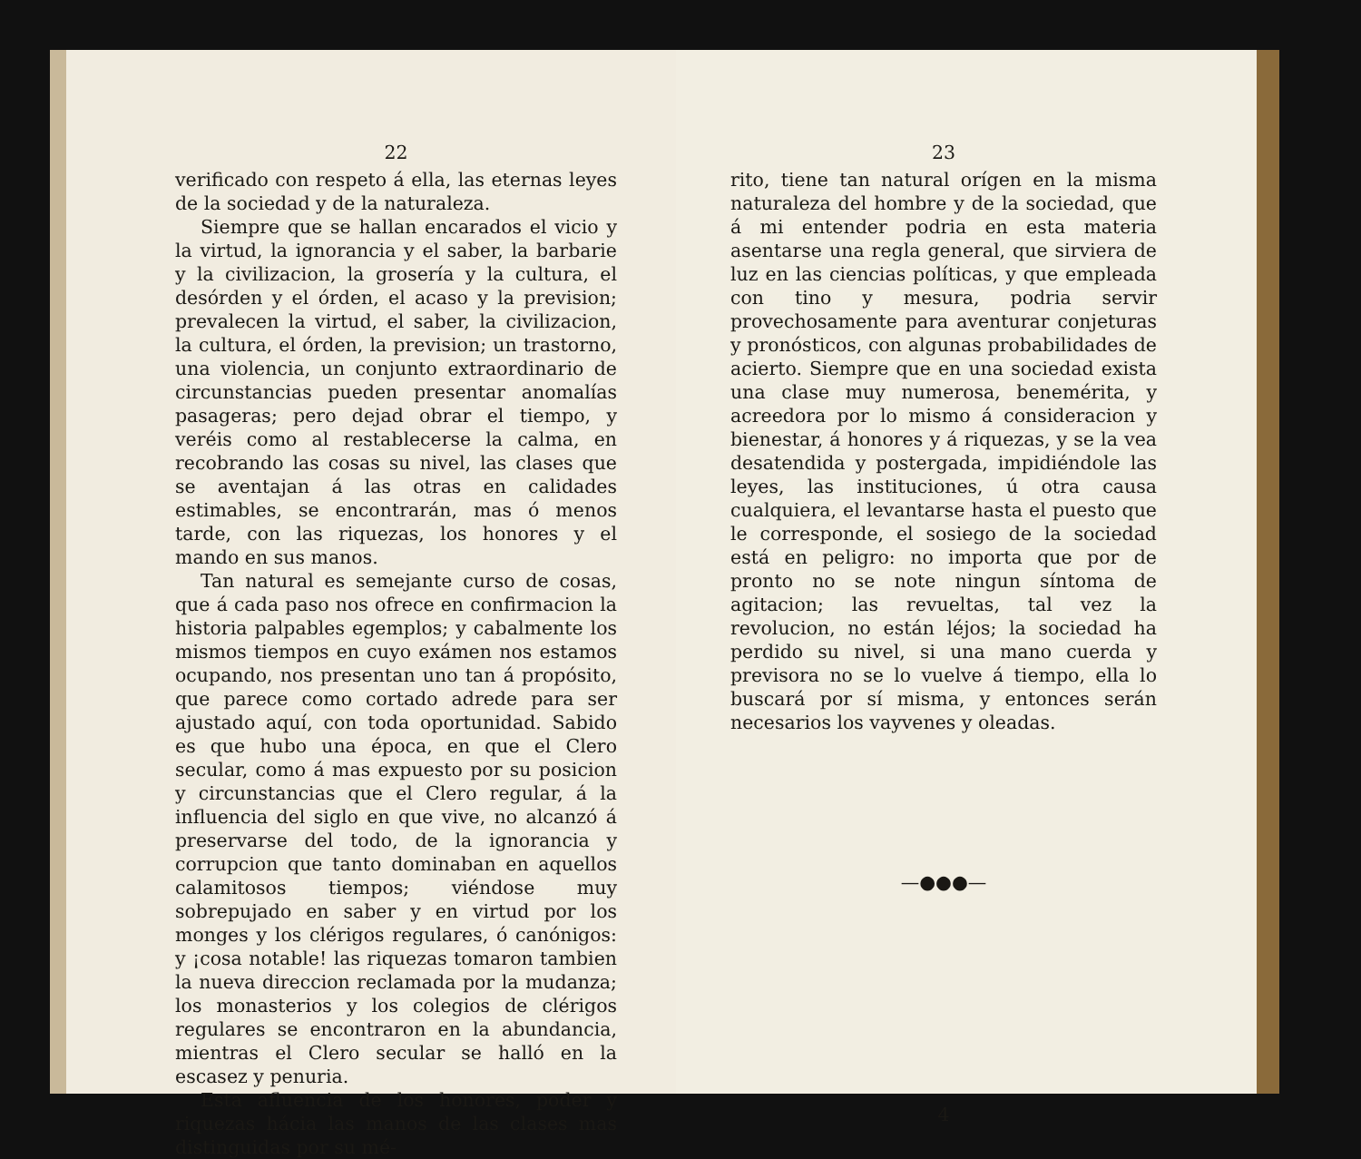22
verificado con respeto á ella, las eternas leyes de la sociedad y de la naturaleza.
Siempre que se hallan encarados el vicio y la virtud, la ignorancia y el saber, la barbarie y la civilizacion, la grosería y la cultura, el desórden y el órden, el acaso y la prevision; prevalecen la virtud, el saber, la civilizacion, la cultura, el órden, la prevision; un trastorno, una violencia, un conjunto extraordinario de circunstancias pueden presentar anomalías pasageras; pero dejad obrar el tiempo, y veréis como al restablecerse la calma, en recobrando las cosas su nivel, las clases que se aventajan á las otras en calidades estimables, se encontrarán, mas ó menos tarde, con las riquezas, los honores y el mando en sus manos.
Tan natural es semejante curso de cosas, que á cada paso nos ofrece en confirmacion la historia palpables egemplos; y cabalmente los mismos tiempos en cuyo exámen nos estamos ocupando, nos presentan uno tan á propósito, que parece como cortado adrede para ser ajustado aquí, con toda oportunidad. Sabido es que hubo una época, en que el Clero secular, como á mas expuesto por su posicion y circunstancias que el Clero regular, á la influencia del siglo en que vive, no alcanzó á preservarse del todo, de la ignorancia y corrupcion que tanto dominaban en aquellos calamitosos tiempos; viéndose muy sobrepujado en saber y en virtud por los monges y los clérigos regulares, ó canónigos: y ¡cosa notable! las riquezas tomaron tambien la nueva direccion reclamada por la mudanza; los monasterios y los colegios de clérigos regulares se encontraron en la abundancia, mientras el Clero secular se halló en la escasez y penuria.
Esta afluencia de los honores, poder y riquezas hácia las manos de las clases mas distinguidas por su mé-
23
rito, tiene tan natural orígen en la misma naturaleza del hombre y de la sociedad, que á mi entender podria en esta materia asentarse una regla general, que sirviera de luz en las ciencias políticas, y que empleada con tino y mesura, podria servir provechosamente para aventurar conjeturas y pronósticos, con algunas probabilidades de acierto. Siempre que en una sociedad exista una clase muy numerosa, benemérita, y acreedora por lo mismo á consideracion y bienestar, á honores y á riquezas, y se la vea desatendida y postergada, impidiéndole las leyes, las instituciones, ú otra causa cualquiera, el levantarse hasta el puesto que le corresponde, el sosiego de la sociedad está en peligro: no importa que por de pronto no se note ningun síntoma de agitacion; las revueltas, tal vez la revolucion, no están léjos; la sociedad ha perdido su nivel, si una mano cuerda y previsora no se lo vuelve á tiempo, ella lo buscará por sí misma, y entonces serán necesarios los vayvenes y oleadas.
—●●●—
4